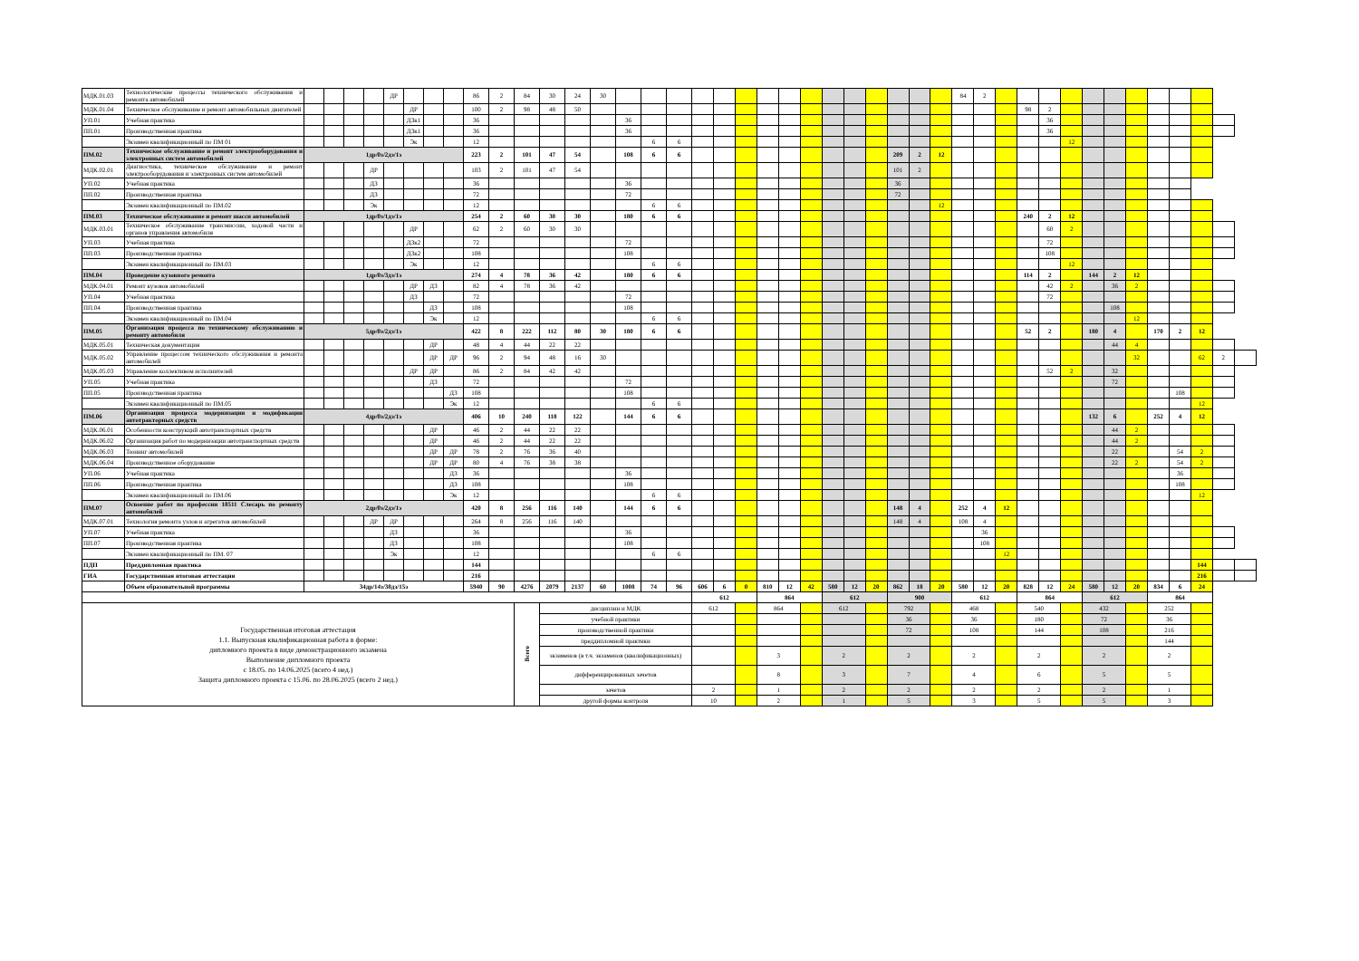| МДК.01.03 | Технологические процессы технического обслуживания и ремонта автомобилей | | | | | ДР | | | | 86 | 2 | 84 | 30 | 24 | 30 | | | | | | | | | | | | | | | | 84 | 2 | | | | | | | | | | | | |
| МДК.01.04 | Техническое обслуживание и ремонт автомобильных двигателей | | | | | | ДР | | | 100 | 2 | 98 | 48 | 50 | | | | | | | | | | | | | | | | | | | | 98 | 2 | | | | | | | | | |
| УП.01 | Учебная практика | | | | | | ДЗк1 | | | 36 | | | | | | 36 | | | | | | | | | | | | | | | | | | | 36 | | | | | | | | | |
| ПП.01 | Производственная практика | | | | | | ДЗк1 | | | 36 | | | | | | 36 | | | | | | | | | | | | | | | | | | | 36 | | | | | | | | | |
| | Экзамен квалификационный по ПМ 01 | | | | | | Эк | | | 12 | | | | | | | 6 | 6 | | | | | | | | | | | | | | | | | | 12 | | | | | | | | |
| ПМ.02 | Техническое обслуживание и ремонт электрооборудования и электронных систем автомобилей | 1др/0з/2дз/1э | | | | | | | | 223 | 2 | 101 | 47 | 54 | | 108 | 6 | 6 | | | | | | | | | | 209 | 2 | 12 | | | | | | | | | | | | | | |
| МДК.02.01 | Диагностика, техническое обслуживание и ремонт электрооборудования и электронных систем автомобилей | | | | ДР | | | | | 103 | 2 | 101 | 47 | 54 | | | | | | | | | | | | | | 101 | 2 | | | | | | | | | | | | | | | |
| УП.02 | Учебная практика | | | | ДЗ | | | | | 36 | | | | | | 36 | | | | | | | | | | | | 36 | | | | | | | | | | | | | | | | |
| ПП.02 | Производственная практика | | | | ДЗ | | | | | 72 | | | | | | 72 | | | | | | | | | | | | 72 | | | | | | | | | | | | | | | | |
| | Экзамен квалификационный по ПМ.02 | | | | Эк | | | | | 12 | | | | | | | 6 | 6 | | | | | | | | | | | | 12 | | | | | | | | | | | | | | |
| ПМ.03 | Техническое обслуживание и ремонт шасси автомобилей | 1др/0з/1дз/1э | | | | | | | | 254 | 2 | 60 | 30 | 30 | | 180 | 6 | 6 | | | | | | | | | | | | | | | | 240 | 2 | 12 | | | | | | | | |
| МДК.03.01 | Техническое обслуживание трансмиссии, ходовой части и органов управления автомобиля | | | | | | ДР | | | 62 | 2 | 60 | 30 | 30 | | | | | | | | | | | | | | | | | | | | | 60 | 2 | | | | | | | | |
| УП.03 | Учебная практика | | | | | | ДЗк2 | | | 72 | | | | | | 72 | | | | | | | | | | | | | | | | | | | 72 | | | | | | | | | |
| ПП.03 | Производственная практика | | | | | | ДЗк2 | | | 108 | | | | | | 108 | | | | | | | | | | | | | | | | | | | 108 | | | | | | | | | |
| | Экзамен квалификационный по ПМ.03 | | | | | | Эк | | | 12 | | | | | | | 6 | 6 | | | | | | | | | | | | | | | | | | 12 | | | | | | | | |
| ПМ.04 | Проведение кузовного ремонта | 1др/0з/3дз/1э | | | | | | | | 274 | 4 | 78 | 36 | 42 | | 180 | 6 | 6 | | | | | | | | | | | | | | | | 114 | 2 | | 144 | 2 | 12 | | | | | |
| МДК.04.01 | Ремонт кузовов автомобилей | | | | | | ДР | ДЗ | | 82 | 4 | 78 | 36 | 42 | | | | | | | | | | | | | | | | | | | | | 42 | 2 | | 36 | 2 | | | | | |
| УП.04 | Учебная практика | | | | | | ДЗ | | | 72 | | | | | | 72 | | | | | | | | | | | | | | | | | | | 72 | | | | | | | | | |
| ПП.04 | Производственная практика | | | | | | | ДЗ | | 108 | | | | | | 108 | | | | | | | | | | | | | | | | | | | | | | 108 | | | | | | |
| | Экзамен квалификационный по ПМ.04 | | | | | | | Эк | | 12 | | | | | | | 6 | 6 | | | | | | | | | | | | | | | | | | | | | 12 | | | | | |
| ПМ.05 | Организация процесса по техническому обслуживанию и ремонту автомобиля | 5др/0з/2дз/1э | | | | | | | | 422 | 8 | 222 | 112 | 80 | 30 | 180 | 6 | 6 | | | | | | | | | | | | | | | | 52 | 2 | | 180 | 4 | | 170 | 2 | 12 | | |
| МДК.05.01 | Техническая документация | | | | | | | ДР | | 48 | 4 | 44 | 22 | 22 | | | | | | | | | | | | | | | | | | | | | | | | 44 | 4 | | | | | |
| МДК.05.02 | Управление процессом технического обслуживания и ремонта автомобилей | | | | | | | ДР | ДР | 96 | 2 | 94 | 48 | 16 | 30 | | | | | | | | | | | | | | | | | | | | | | | | 32 | | | 62 | 2 | |
| МДК.05.03 | Управление коллективом исполнителей | | | | | | ДР | ДР | | 86 | 2 | 84 | 42 | 42 | | | | | | | | | | | | | | | | | | | | | 52 | 2 | | 32 | | | | | | |
| УП.05 | Учебная практика | | | | | | | ДЗ | | 72 | | | | | | 72 | | | | | | | | | | | | | | | | | | | | | | 72 | | | | | | |
| ПП.05 | Производственная практика | | | | | | | | ДЗ | 108 | | | | | | 108 | | | | | | | | | | | | | | | | | | | | | | | | | 108 | | | |
| | Экзамен квалификационный по ПМ.05 | | | | | | | | Эк | 12 | | | | | | | 6 | 6 | | | | | | | | | | | | | | | | | | | | | | | | 12 | | |
| ПМ.06 | Организация процесса модернизации и модификации автотракторных средств | 4др/0з/2дз/1э | | | | | | | | 406 | 10 | 240 | 118 | 122 | | 144 | 6 | 6 | | | | | | | | | | | | | | | | | | | 132 | 6 | | 252 | 4 | 12 | | |
| МДК.06.01 | Особенности конструкций автотранспортных средств | | | | | | | ДР | | 46 | 2 | 44 | 22 | 22 | | | | | | | | | | | | | | | | | | | | | | | | 44 | 2 | | | | | |
| МДК.06.02 | Организация работ по модернизации автотранспортных средств | | | | | | | ДР | | 46 | 2 | 44 | 22 | 22 | | | | | | | | | | | | | | | | | | | | | | | | 44 | 2 | | | | | |
| МДК.06.03 | Тюнинг автомобилей | | | | | | | ДР | ДР | 78 | 2 | 76 | 36 | 40 | | | | | | | | | | | | | | | | | | | | | | | | 22 | | | 54 | 2 | | |
| МДК.06.04 | Производственное оборудование | | | | | | | ДР | ДР | 80 | 4 | 76 | 38 | 38 | | | | | | | | | | | | | | | | | | | | | | | | 22 | 2 | | 54 | 2 | | |
| УП.06 | Учебная практика | | | | | | | | ДЗ | 36 | | | | | | 36 | | | | | | | | | | | | | | | | | | | | | | | | | 36 | | | |
| ПП.06 | Производственная практика | | | | | | | | ДЗ | 108 | | | | | | 108 | | | | | | | | | | | | | | | | | | | | | | | | | 108 | | | |
| | Экзамен квалификационный по ПМ.06 | | | | | | | | Эк | 12 | | | | | | | 6 | 6 | | | | | | | | | | | | | | | | | | | | | | | | 12 | | |
| ПМ.07 | Освоение работ по профессии 18511 Слесарь по ремонту автомобилей | 2др/0з/2дз/1э | | | | | | | | 420 | 8 | 256 | 116 | 140 | | 144 | 6 | 6 | | | | | | | | | | 148 | 4 | | 252 | 4 | 12 | | | | | | | | | | | |
| МДК.07.01 | Технология ремонта узлов и агрегатов автомобилей | | | | ДР | ДР | | | | 264 | 8 | 256 | 116 | 140 | | | | | | | | | | | | | | 148 | 4 | | 108 | 4 | | | | | | | | | | | | |
| УП.07 | Учебная практика | | | | | ДЗ | | | | 36 | | | | | | 36 | | | | | | | | | | | | | | | | 36 | | | | | | | | | | | | |
| ПП.07 | Производственная практика | | | | | ДЗ | | | | 108 | | | | | | 108 | | | | | | | | | | | | | | | | 108 | | | | | | | | | | | | |
| | Экзамен квалификационный по ПМ. 07 | | | | | Эк | | | | 12 | | | | | | | 6 | 6 | | | | | | | | | | | | | | | 12 | | | | | | | | | | | |
| ПДП | Преддипломная практика | | | | | | | | | 144 | | | | | | | | | | | | | | | | | | | | | | | | | | | | | | | | 144 | | |
| ГИА | Государственная итоговая аттестация | | | | | | | | | 216 | | | | | | | | | | | | | | | | | | | | | | | | | | | | | | | | 216 | | |
| | Объем образовательной программы | 34др/14з/38дз/15э | | | | | | | | 5940 | 90 | 4276 | 2079 | 2137 | 60 | 1008 | 74 | 96 | 606 | 6 | 0 | 810 | 12 | 42 | 580 | 12 | 20 | 862 | 18 | 20 | 580 | 12 | 20 | 828 | 12 | 24 | 580 | 12 | 20 | 834 | 6 | 24 | | |
| | | | | | | | | | | | | | | | | | | | 612 | | | 864 | | | 612 | | | 900 | | | 612 | | | 864 | | | 612 | | | 864 | | | | |
| Государственная итоговая аттестация 1.1. Выпускная квалификационная работа в форме: дипломного проекта в виде демонстрационного экзамена Выполнение дипломного проекта с 18.05. по 14.06.2025 (всего 4 нед.) Защита дипломного проекта с 15.06. по 28.06.2025 (всего 2 нед.) | | | | | | | | | | | | Всего | дисциплин и МДК | | | | | | 612 | | | 864 | | | 612 | | | 792 | | | 468 | | | 540 | | | 432 | | | 252 | | | | |
| | | | | | | | | | | | | | учебной практики | | | | | | | | | | | | | | | 36 | | | 36 | | | 180 | | | 72 | | | 36 | | | | |
| | | | | | | | | | | | | | производственной практики | | | | | | | | | | | | | | | 72 | | | 108 | | | 144 | | | 108 | | | 216 | | | | |
| | | | | | | | | | | | | | преддипломной практики | | | | | | | | | | | | | | | | | | | | | | | | | | | 144 | | | | |
| | | | | | | | | | | | | | экзаменов (в т.ч. экзаменов (квалификационных) | | | | | | | | | 3 | | | 2 | | | 2 | | | 2 | | | 2 | | | 2 | | | 2 | | | | |
| | | | | | | | | | | | | | дифференцированных зачетов | | | | | | | | | 8 | | | 3 | | | 7 | | | 4 | | | 6 | | | 5 | | | 5 | | | | |
| | | | | | | | | | | | | | зачетов | | | | | | 2 | | | 1 | | | 2 | | | 2 | | | 2 | | | 2 | | | 2 | | | 1 | | | | |
| | | | | | | | | | | | | | другой формы контроля | | | | | | 10 | | | 2 | | | 1 | | | 5 | | | 3 | | | 5 | | | 5 | | | 3 | | | | |